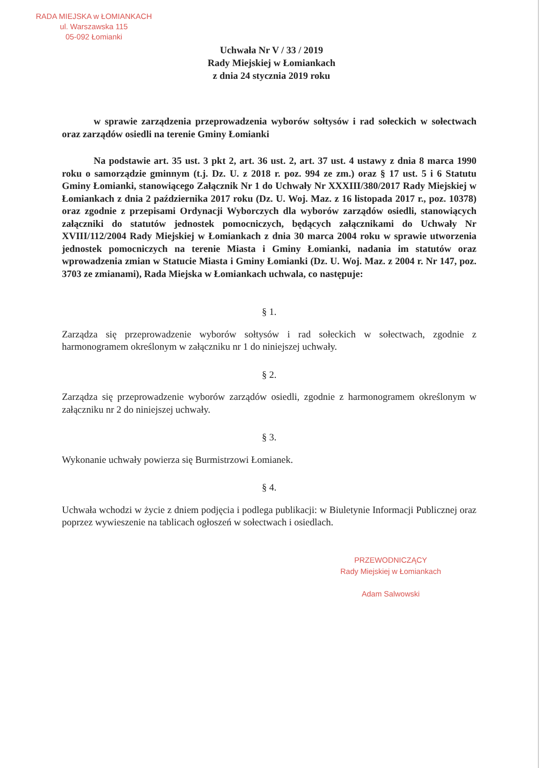RADA MIEJSKA w ŁOMIANKACH
ul. Warszawska 115
05-092 Łomianki
Uchwała Nr V / 33 / 2019
Rady Miejskiej w Łomiankach
z dnia 24 stycznia 2019 roku
w sprawie zarządzenia przeprowadzenia wyborów sołtysów i rad sołeckich w sołectwach oraz zarządów osiedli na terenie Gminy Łomianki
Na podstawie art. 35 ust. 3 pkt 2, art. 36 ust. 2, art. 37 ust. 4 ustawy z dnia 8 marca 1990 roku o samorządzie gminnym (t.j. Dz. U. z 2018 r. poz. 994 ze zm.) oraz § 17 ust. 5 i 6 Statutu Gminy Łomianki, stanowiącego Załącznik Nr 1 do Uchwały Nr XXXIII/380/2017 Rady Miejskiej w Łomiankach z dnia 2 października 2017 roku (Dz. U. Woj. Maz. z 16 listopada 2017 r., poz. 10378) oraz zgodnie z przepisami Ordynacji Wyborczych dla wyborów zarządów osiedli, stanowiących załączniki do statutów jednostek pomocniczych, będących załącznikami do Uchwały Nr XVIII/112/2004 Rady Miejskiej w Łomiankach z dnia 30 marca 2004 roku w sprawie utworzenia jednostek pomocniczych na terenie Miasta i Gminy Łomianki, nadania im statutów oraz wprowadzenia zmian w Statucie Miasta i Gminy Łomianki (Dz. U. Woj. Maz. z 2004 r. Nr 147, poz. 3703 ze zmianami), Rada Miejska w Łomiankach uchwala, co następuje:
§ 1.
Zarządza się przeprowadzenie wyborów sołtysów i rad sołeckich w sołectwach, zgodnie z harmonogramem określonym w załączniku nr 1 do niniejszej uchwały.
§ 2.
Zarządza się przeprowadzenie wyborów zarządów osiedli, zgodnie z harmonogramem określonym w załączniku nr 2 do niniejszej uchwały.
§ 3.
Wykonanie uchwały powierza się Burmistrzowi Łomianek.
§ 4.
Uchwała wchodzi w życie z dniem podjęcia i podlega publikacji: w Biuletynie Informacji Publicznej oraz poprzez wywieszenie na tablicach ogłoszeń w sołectwach i osiedlach.
PRZEWODNICZĄCY
Rady Miejskiej w Łomiankach
Adam Salwowski